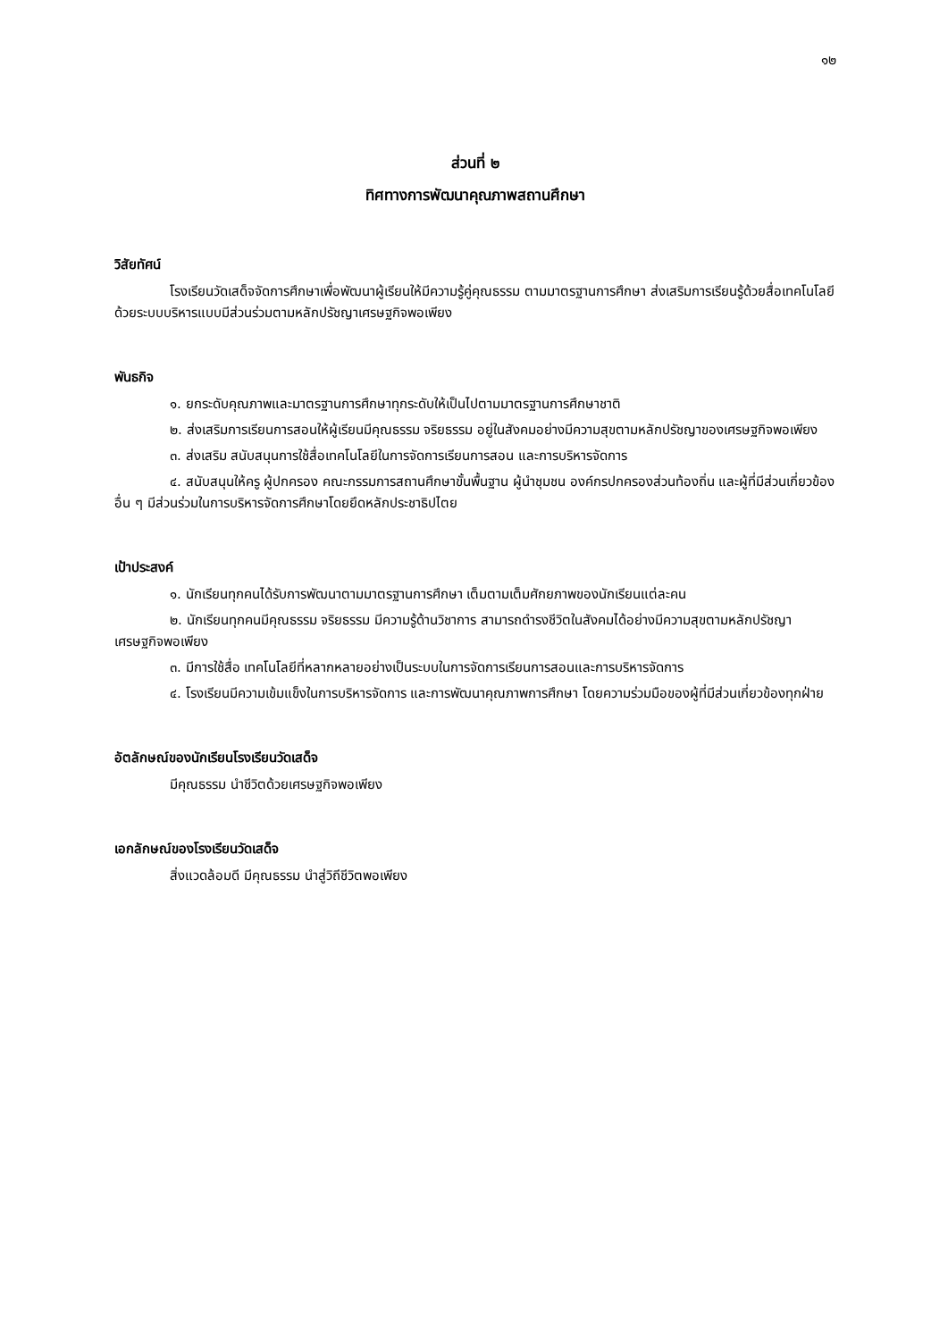๑๒
ส่วนที่ ๒
ทิศทางการพัฒนาคุณภาพสถานศึกษา
วิสัยทัศน์
โรงเรียนวัดเสด็จจัดการศึกษาเพื่อพัฒนาผู้เรียนให้มีความรู้คู่คุณธรรม ตามมาตรฐานการศึกษา ส่งเสริมการเรียนรู้ด้วยสื่อเทคโนโลยี ด้วยระบบบริหารแบบมีส่วนร่วมตามหลักปรัชญาเศรษฐกิจพอเพียง
พันธกิจ
๑. ยกระดับคุณภาพและมาตรฐานการศึกษาทุกระดับให้เป็นไปตามมาตรฐานการศึกษาชาติ
๒. ส่งเสริมการเรียนการสอนให้ผู้เรียนมีคุณธรรม จริยธรรม อยู่ในสังคมอย่างมีความสุขตามหลักปรัชญาของเศรษฐกิจพอเพียง
๓. ส่งเสริม สนับสนุนการใช้สื่อเทคโนโลยีในการจัดการเรียนการสอน และการบริหารจัดการ
๔. สนับสนุนให้ครู ผู้ปกครอง คณะกรรมการสถานศึกษาขั้นพื้นฐาน ผู้นำชุมชน องค์กรปกครองส่วนท้องถิ่น และผู้ที่มีส่วนเกี่ยวข้องอื่น ๆ มีส่วนร่วมในการบริหารจัดการศึกษาโดยยึดหลักประชาธิปไตย
เป้าประสงค์
๑. นักเรียนทุกคนได้รับการพัฒนาตามมาตรฐานการศึกษา เต็มตามเต็มศักยภาพของนักเรียนแต่ละคน
๒. นักเรียนทุกคนมีคุณธรรม จริยธรรม มีความรู้ด้านวิชาการ สามารถดำรงชีวิตในสังคมได้อย่างมีความสุขตามหลักปรัชญาเศรษฐกิจพอเพียง
๓. มีการใช้สื่อ เทคโนโลยีที่หลากหลายอย่างเป็นระบบในการจัดการเรียนการสอนและการบริหารจัดการ
๔. โรงเรียนมีความเข้มแข็งในการบริหารจัดการ และการพัฒนาคุณภาพการศึกษา โดยความร่วมมือของผู้ที่มีส่วนเกี่ยวข้องทุกฝ่าย
อัตลักษณ์ของนักเรียนโรงเรียนวัดเสด็จ
มีคุณธรรม นำชีวิตด้วยเศรษฐกิจพอเพียง
เอกลักษณ์ของโรงเรียนวัดเสด็จ
สิ่งแวดล้อมดี มีคุณธรรม นำสู่วิถีชีวิตพอเพียง